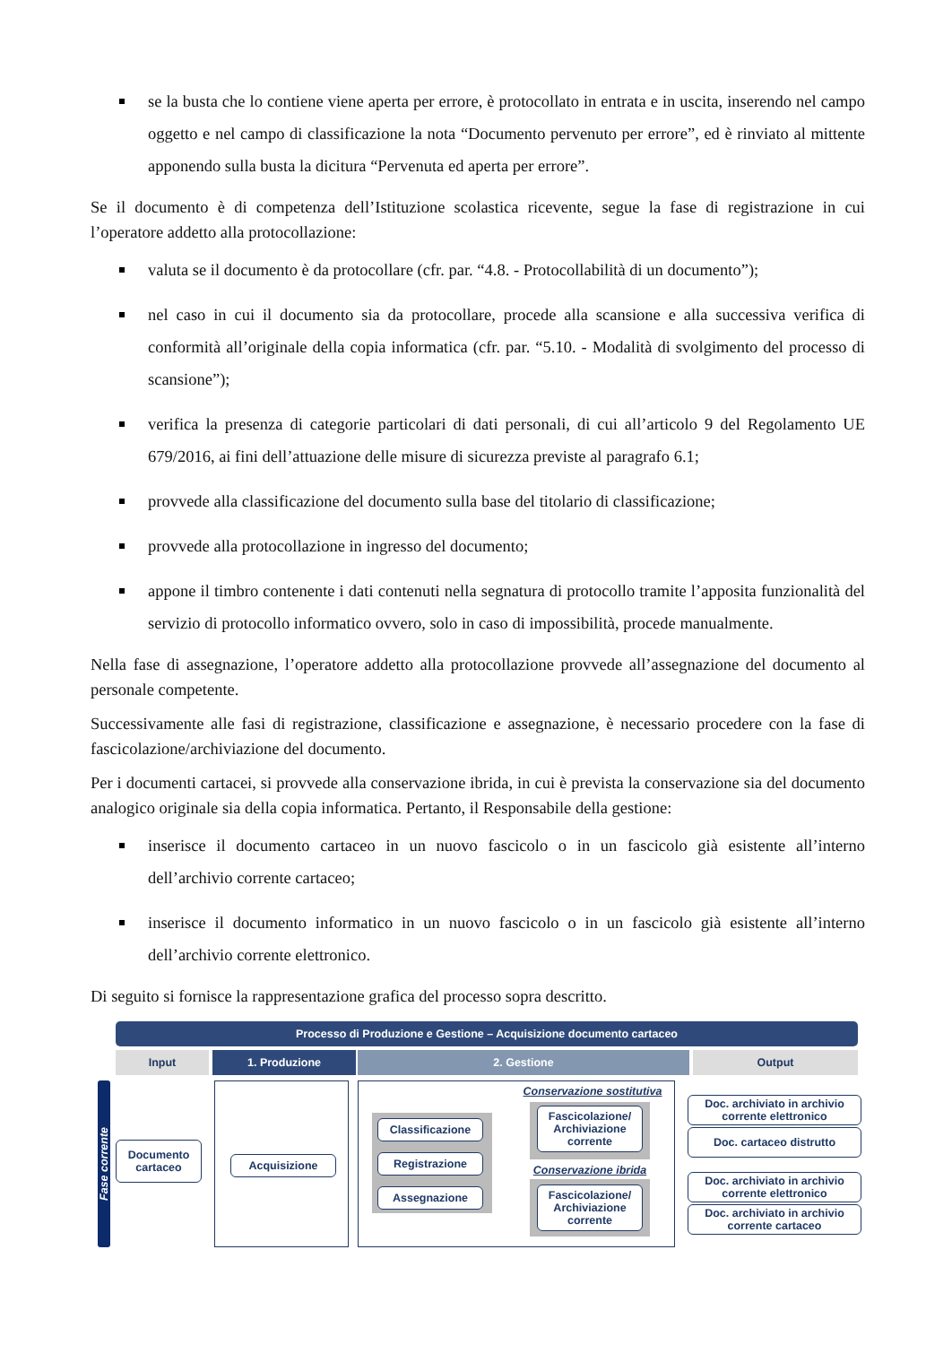se la busta che lo contiene viene aperta per errore, è protocollato in entrata e in uscita, inserendo nel campo oggetto e nel campo di classificazione la nota “Documento pervenuto per errore”, ed è rinviato al mittente apponendo sulla busta la dicitura “Pervenuta ed aperta per errore”.
Se il documento è di competenza dell’Istituzione scolastica ricevente, segue la fase di registrazione in cui l’operatore addetto alla protocollazione:
valuta se il documento è da protocollare (cfr. par. “4.8. - Protocollabilità di un documento”);
nel caso in cui il documento sia da protocollare, procede alla scansione e alla successiva verifica di conformità all’originale della copia informatica (cfr. par. “5.10. - Modalità di svolgimento del processo di scansione”);
verifica la presenza di categorie particolari di dati personali, di cui all’articolo 9 del Regolamento UE 679/2016, ai fini dell’attuazione delle misure di sicurezza previste al paragrafo 6.1;
provvede alla classificazione del documento sulla base del titolario di classificazione;
provvede alla protocollazione in ingresso del documento;
appone il timbro contenente i dati contenuti nella segnatura di protocollo tramite l’apposita funzionalità del servizio di protocollo informatico ovvero, solo in caso di impossibilità, procede manualmente.
Nella fase di assegnazione, l’operatore addetto alla protocollazione provvede all’assegnazione del documento al personale competente.
Successivamente alle fasi di registrazione, classificazione e assegnazione, è necessario procedere con la fase di fascicolazione/archiviazione del documento.
Per i documenti cartacei, si provvede alla conservazione ibrida, in cui è prevista la conservazione sia del documento analogico originale sia della copia informatica. Pertanto, il Responsabile della gestione:
inserisce il documento cartaceo in un nuovo fascicolo o in un fascicolo già esistente all’interno dell’archivio corrente cartaceo;
inserisce il documento informatico in un nuovo fascicolo o in un fascicolo già esistente all’interno dell’archivio corrente elettronico.
Di seguito si fornisce la rappresentazione grafica del processo sopra descritto.
Processo di Produzione e Gestione – Acquisizione documento cartaceo
Input 1. Produzione 2. Gestione Output
Fase corrente
Documento cartaceo
Acquisizione
Classificazione
Registrazione
Assegnazione
Conservazione sostitutiva
Fascicolazione/ Archiviazione corrente
Conservazione ibrida
Fascicolazione/ Archiviazione corrente
Doc. archiviato in archivio corrente elettronico
Doc. cartaceo distrutto
Doc. archiviato in archivio corrente elettronico
Doc. archiviato in archivio corrente cartaceo